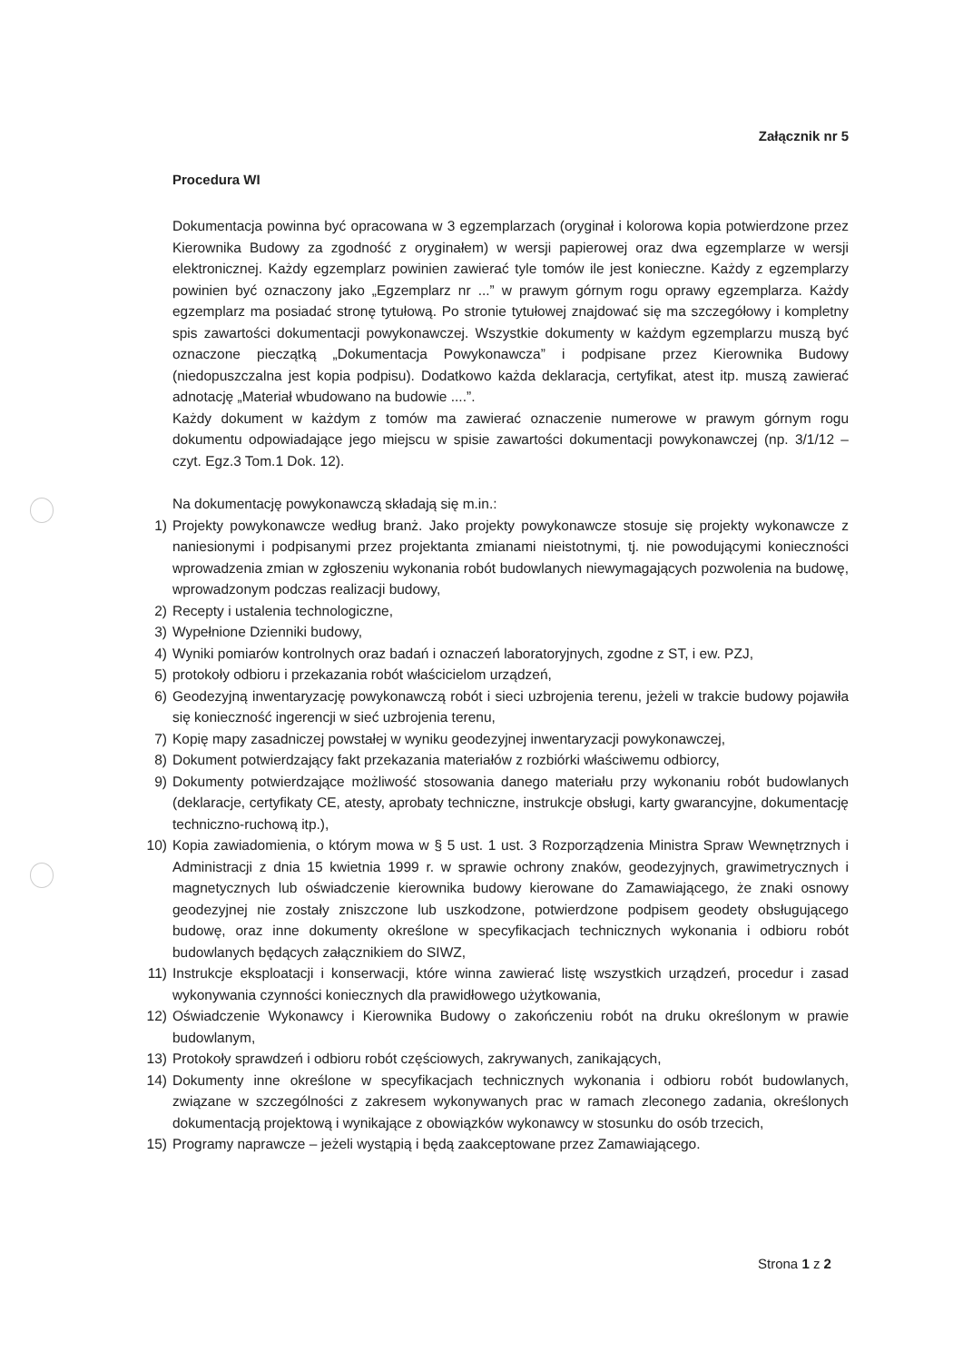Załącznik nr 5
Procedura WI
Dokumentacja powinna być opracowana w 3 egzemplarzach (oryginał i kolorowa kopia potwierdzone przez Kierownika Budowy za zgodność z oryginałem) w wersji papierowej oraz dwa egzemplarze w wersji elektronicznej. Każdy egzemplarz powinien zawierać tyle tomów ile jest konieczne. Każdy z egzemplarzy powinien być oznaczony jako „Egzemplarz nr ...” w prawym górnym rogu oprawy egzemplarza. Każdy egzemplarz ma posiadać stronę tytułową. Po stronie tytułowej znajdować się ma szczegółowy i kompletny spis zawartości dokumentacji powykonawczej. Wszystkie dokumenty w każdym egzemplarzu muszą być oznaczone pieczątką „Dokumentacja Powykonawcza” i podpisane przez Kierownika Budowy (niedopuszczalna jest kopia podpisu). Dodatkowo każda deklaracja, certyfikat, atest itp. muszą zawierać adnotację „Materiał wbudowano na budowie ....”.
Każdy dokument w każdym z tomów ma zawierać oznaczenie numerowe w prawym górnym rogu dokumentu odpowiadające jego miejscu w spisie zawartości dokumentacji powykonawczej (np. 3/1/12 – czyt. Egz.3 Tom.1 Dok. 12).
Na dokumentację powykonawczą składają się m.in.:
1) Projekty powykonawcze według branż. Jako projekty powykonawcze stosuje się projekty wykonawcze z naniesionymi i podpisanymi przez projektanta zmianami nieistotnymi, tj. nie powodującymi konieczności wprowadzenia zmian w zgłoszeniu wykonania robót budowlanych niewymagających pozwolenia na budowę, wprowadzonym podczas realizacji budowy,
2) Recepty i ustalenia technologiczne,
3) Wypełnione Dzienniki budowy,
4) Wyniki pomiarów kontrolnych oraz badań i oznaczeń laboratoryjnych, zgodne z ST, i ew. PZJ,
5) protokoły odbioru i przekazania robót właścicielom urządzeń,
6) Geodezyjną inwentaryzację powykonawczą robót i sieci uzbrojenia terenu, jeżeli w trakcie budowy pojawiła się konieczność ingerencji w sieć uzbrojenia terenu,
7) Kopię mapy zasadniczej powstałej w wyniku geodezyjnej inwentaryzacji powykonawczej,
8) Dokument potwierdzający fakt przekazania materiałów z rozbiórki właściwemu odbiorcy,
9) Dokumenty potwierdzające możliwość stosowania danego materiału przy wykonaniu robót budowlanych (deklaracje, certyfikaty CE, atesty, aprobaty techniczne, instrukcje obsługi, karty gwarancyjne, dokumentację techniczno-ruchową itp.),
10) Kopia zawiadomienia, o którym mowa w § 5 ust. 1 ust. 3 Rozporządzenia Ministra Spraw Wewnętrznych i Administracji z dnia 15 kwietnia 1999 r. w sprawie ochrony znaków, geodezyjnych, grawimetrycznych i magnetycznych lub oświadczenie kierownika budowy kierowane do Zamawiającego, że znaki osnowy geodezyjnej nie zostały zniszczone lub uszkodzone, potwierdzone podpisem geodety obsługującego budowę, oraz inne dokumenty określone w specyfikacjach technicznych wykonania i odbioru robót budowlanych będących załącznikiem do SIWZ,
11) Instrukcje eksploatacji i konserwacji, które winna zawierać listę wszystkich urządzeń, procedur i zasad wykonywania czynności koniecznych dla prawidłowego użytkowania,
12) Oświadczenie Wykonawcy i Kierownika Budowy o zakończeniu robót na druku określonym w prawie budowlanym,
13) Protokoły sprawdzeń i odbioru robót częściowych, zakrywanych, zanikających,
14) Dokumenty inne określone w specyfikacjach technicznych wykonania i odbioru robót budowlanych, związane w szczególności z zakresem wykonywanych prac w ramach zleconego zadania, określonych dokumentacją projektową i wynikające z obowiązków wykonawcy w stosunku do osób trzecich,
15) Programy naprawcze – jeżeli wystąpią i będą zaakceptowane przez Zamawiającego.
Strona 1 z 2